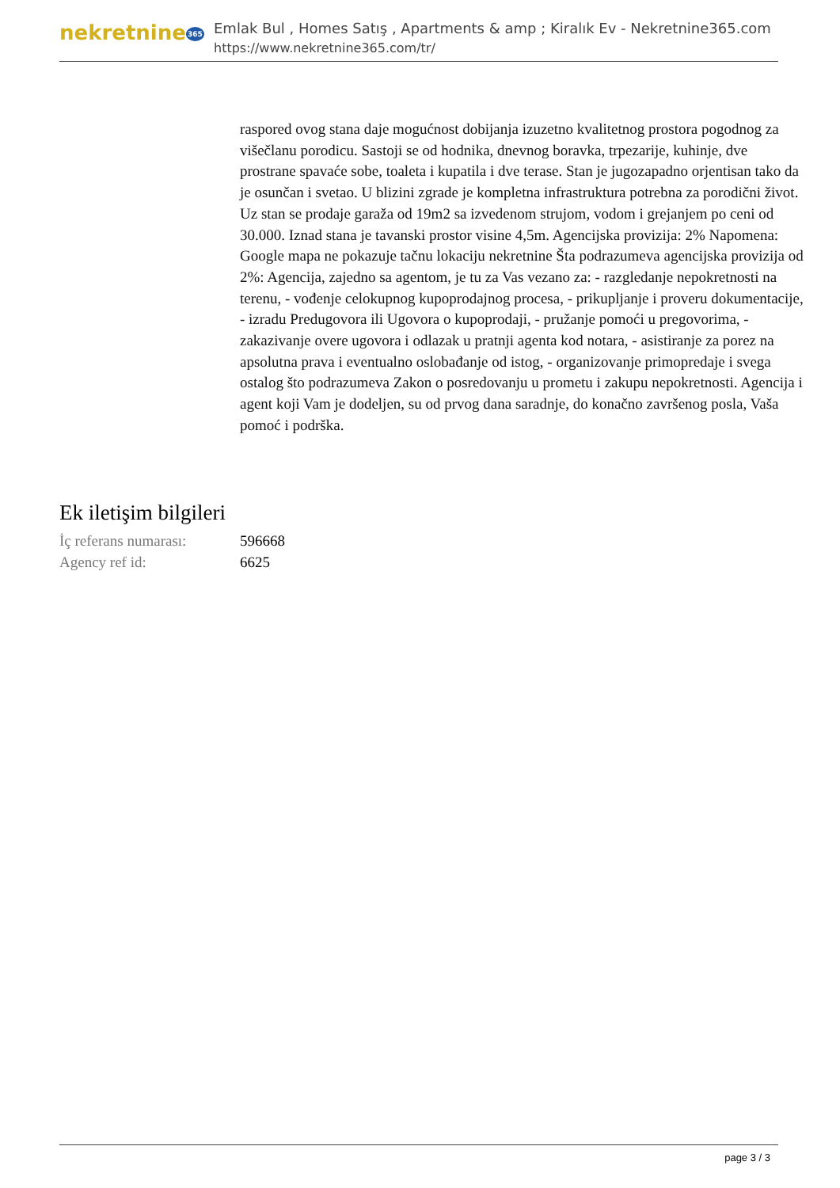nekretnine365
Emlak Bul , Homes Satış , Apartments & amp ; Kiralık Ev - Nekretnine365.com
https://www.nekretnine365.com/tr/
raspored ovog stana daje mogućnost dobijanja izuzetno kvalitetnog prostora pogodnog za višečlanu porodicu. Sastoji se od hodnika, dnevnog boravka, trpezarije, kuhinje, dve prostrane spavaće sobe, toaleta i kupatila i dve terase. Stan je jugozapadno orjentisan tako da je osunčan i svetao. U blizini zgrade je kompletna infrastruktura potrebna za porodični život. Uz stan se prodaje garaža od 19m2 sa izvedenom strujom, vodom i grejanjem po ceni od 30.000. Iznad stana je tavanski prostor visine 4,5m. Agencijska provizija: 2% Napomena: Google mapa ne pokazuje tačnu lokaciju nekretnine Šta podrazumeva agencijska provizija od 2%: Agencija, zajedno sa agentom, je tu za Vas vezano za: - razgledanje nepokretnosti na terenu, - vođenje celokupnog kupoprodajnog procesa, - prikupljanje i proveru dokumentacije, - izradu Predugovora ili Ugovora o kupoprodaji, - pružanje pomoći u pregovorima, - zakazivanje overe ugovora i odlazak u pratnji agenta kod notara, - asistiranje za porez na apsolutna prava i eventualno oslobađanje od istog, - organizovanje primopredaje i svega ostalog što podrazumeva Zakon o posredovanju u prometu i zakupu nepokretnosti. Agencija i agent koji Vam je dodeljen, su od prvog dana saradnje, do konačno završenog posla, Vaša pomoć i podrška.
Ek iletişim bilgileri
İç referans numarası:
596668
Agency ref id: 6625
page 3 / 3